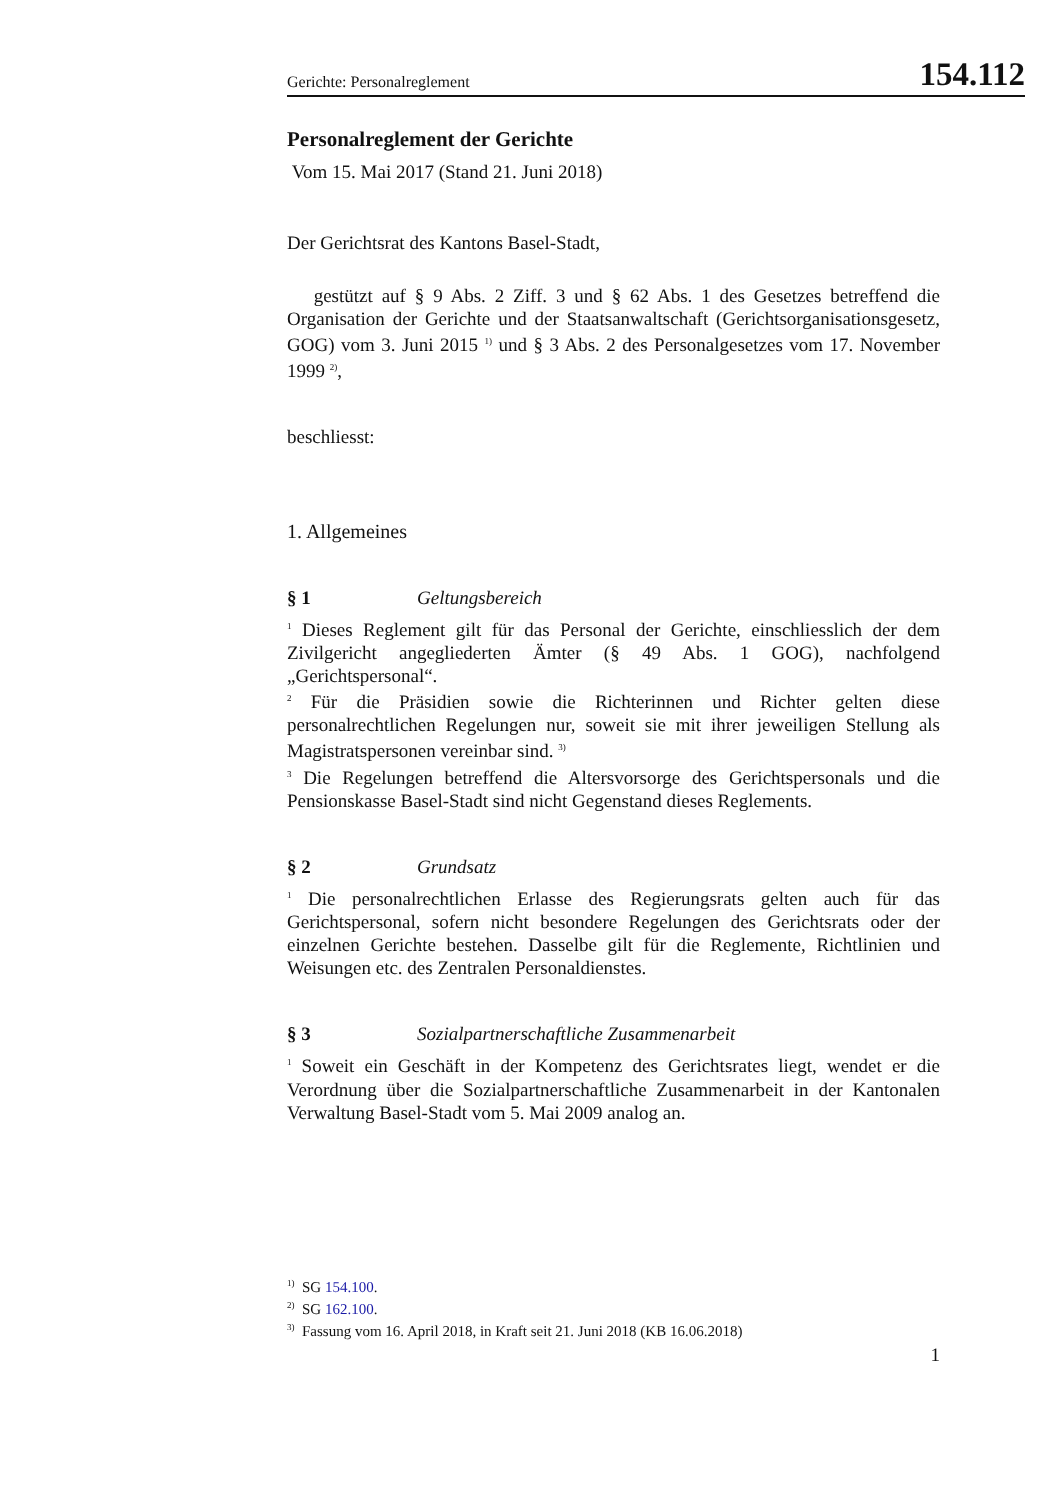Gerichte: Personalreglement 154.112
Personalreglement der Gerichte
Vom 15. Mai 2017 (Stand 21. Juni 2018)
Der Gerichtsrat des Kantons Basel-Stadt,
gestützt auf § 9 Abs. 2 Ziff. 3 und § 62 Abs. 1 des Gesetzes betreffend die Organisation der Gerichte und der Staatsanwaltschaft (Gerichtsorganisationsgesetz, GOG) vom 3. Juni 2015 <sup>1)</sup> und § 3 Abs. 2 des Personalgesetzes vom 17. November 1999 <sup>2)</sup>,
beschliesst:
1. Allgemeines
§ 1 Geltungsbereich
<sup>1</sup> Dieses Reglement gilt für das Personal der Gerichte, einschliesslich der dem Zivilgericht angegliederten Ämter (§ 49 Abs. 1 GOG), nachfolgend „Gerichtspersonal“.
<sup>2</sup> Für die Präsidien sowie die Richterinnen und Richter gelten diese personalrechtlichen Regelungen nur, soweit sie mit ihrer jeweiligen Stellung als Magistratspersonen vereinbar sind. <sup>3)</sup>
<sup>3</sup> Die Regelungen betreffend die Altersvorsorge des Gerichtspersonals und die Pensionskasse Basel-Stadt sind nicht Gegenstand dieses Reglements.
§ 2 Grundsatz
<sup>1</sup> Die personalrechtlichen Erlasse des Regierungsrats gelten auch für das Gerichtspersonal, sofern nicht besondere Regelungen des Gerichtsrats oder der einzelnen Gerichte bestehen. Dasselbe gilt für die Reglemente, Richtlinien und Weisungen etc. des Zentralen Personaldienstes.
§ 3 Sozialpartnerschaftliche Zusammenarbeit
<sup>1</sup> Soweit ein Geschäft in der Kompetenz des Gerichtsrates liegt, wendet er die Verordnung über die Sozialpartnerschaftliche Zusammenarbeit in der Kantonalen Verwaltung Basel-Stadt vom 5. Mai 2009 analog an.
<sup>1)</sup> SG 154.100.
<sup>2)</sup> SG 162.100.
<sup>3)</sup> Fassung vom 16. April 2018, in Kraft seit 21. Juni 2018 (KB 16.06.2018)
1